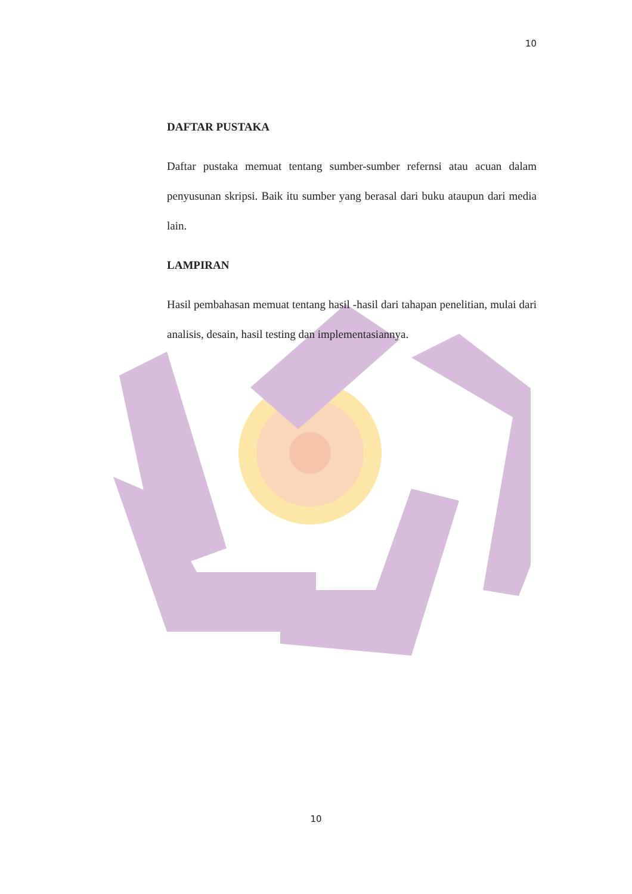10
DAFTAR PUSTAKA
Daftar pustaka memuat tentang sumber-sumber refernsi atau acuan dalam penyusunan skripsi. Baik itu sumber yang berasal dari buku ataupun dari media lain.
LAMPIRAN
Hasil pembahasan memuat tentang hasil -hasil dari tahapan penelitian, mulai dari analisis, desain, hasil testing dan implementasiannya.
10